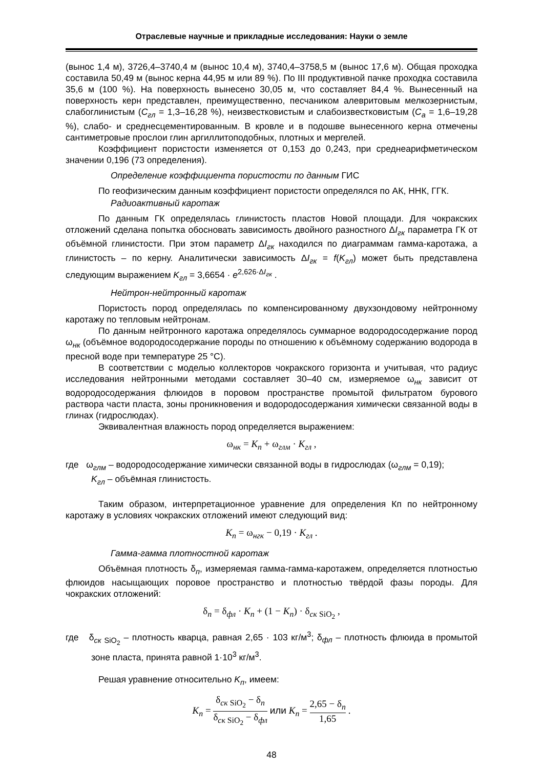Отраслевые научные и прикладные исследования: Науки о земле
(вынос 1,4 м), 3726,4–3740,4 м (вынос 10,4 м), 3740,4–3758,5 м (вынос 17,6 м). Общая проходка составила 50,49 м (вынос керна 44,95 м или 89 %). По III продуктивной пачке проходка составила 35,6 м (100 %). На поверхность вынесено 30,05 м, что составляет 84,4 %. Вынесенный на поверхность керн представлен, преимущественно, песчаником алевритовым мелкозернистым, слабоглинистым (С<sub>гл</sub> = 1,3–16,28 %), неизвестковистым и слабоизвестковистым (С<sub>а</sub> = 1,6–19,28 %), слабо- и среднесцементированным. В кровле и в подошве вынесенного керна отмечены сантиметровые прослои глин аргиллитоподобных, плотных и мергелей.
Коэффициент пористости изменяется от 0,153 до 0,243, при среднеарифметическом значении 0,196 (73 определения).
Определение коэффициента пористости по данным ГИС
По геофизическим данным коэффициент пористости определялся по АК, ННК, ГГК.
Радиоактивный каротаж
По данным ГК определялась глинистость пластов Новой площади. Для чокракских отложений сделана попытка обосновать зависимость двойного разностного ΔI<sub>гк</sub> параметра ГК от объёмной глинистости. При этом параметр ΔI<sub>гк</sub> находился по диаграммам гамма-каротажа, а глинистость – по керну. Аналитически зависимость ΔI<sub>гк</sub> = f(K<sub>гл</sub>) может быть представлена следующим выражением K<sub>гл</sub> = 3,6654 · e<sup>2,626·ΔI<sub>гк</sub></sup> .
Нейтрон-нейтронный каротаж
Пористость пород определялась по компенсированному двухзондовому нейтронному каротажу по тепловым нейтронам.
По данным нейтронного каротажа определялось суммарное водородосодержание пород ω<sub>нк</sub> (объёмное водородосодержание породы по отношению к объёмному содержанию водорода в пресной воде при температуре 25 °С).
В соответствии с моделью коллекторов чокракского горизонта и учитывая, что радиус исследования нейтронными методами составляет 30–40 см, измеряемое ω<sub>нк</sub> зависит от водородосодержания флюидов в поровом пространстве промытой фильтратом бурового раствора части пласта, зоны проникновения и водородосодержания химически связанной воды в глинах (гидрослюдах).
Эквивалентная влажность пород определяется выражением:
ω<sub>нк</sub> = K<sub>п</sub> + ω<sub>глм</sub> · K<sub>гл</sub> ,
где ω<sub>глм</sub> – водородосодержание химически связанной воды в гидрослюдах (ω<sub>глм</sub> = 0,19);
K<sub>гл</sub> – объёмная глинистость.
Таким образом, интерпретационное уравнение для определения Кп по нейтронному каротажу в условиях чокракских отложений имеют следующий вид:
K<sub>п</sub> = ω<sub>нгк</sub> − 0,19 · K<sub>гл</sub> .
Гамма-гамма плотностной каротаж
Объёмная плотность δ<sub>п</sub>, измеряемая гамма-гамма-каротажем, определяется плотностью флюидов насыщающих поровое пространство и плотностью твёрдой фазы породы. Для чокракских отложений:
δ<sub>п</sub> = δ<sub>фл</sub> · K<sub>п</sub> + (1 − K<sub>п</sub>) · δ<sub>ск SiO<sub>2</sub></sub> ,
где δ<sub>ск SiO<sub>2</sub></sub> – плотность кварца, равная 2,65 · 103 кг/м<sup>3</sup>; δ<sub>фл</sub> – плотность флюида в промытой зоне пласта, принята равной 1·10<sup>3</sup> кг/м<sup>3</sup>.
Решая уравнение относительно K<sub>п</sub>, имеем:
K<sub>п</sub> = δ<sub>ск SiO<sub>2</sub></sub> − δ<sub>п</sub> δ<sub>ск SiO<sub>2</sub></sub> − δ<sub>фл</sub> или K<sub>п</sub> = 2,65 − δ<sub>п</sub> 1,65 .
48